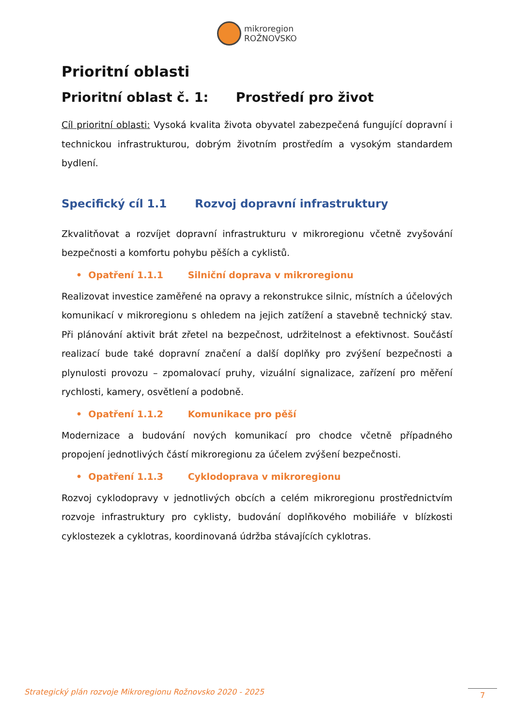mikroregion
ROŽNOVSKO
Prioritní oblasti
Prioritní oblast č. 1: Prostředí pro život
Cíl prioritní oblasti: Vysoká kvalita života obyvatel zabezpečená fungující dopravní i technickou infrastrukturou, dobrým životním prostředím a vysokým standardem bydlení.
Specifický cíl 1.1 Rozvoj dopravní infrastruktury
Zkvalitňovat a rozvíjet dopravní infrastrukturu v mikroregionu včetně zvyšování bezpečnosti a komfortu pohybu pěších a cyklistů.
• Opatření 1.1.1 Silniční doprava v mikroregionu
Realizovat investice zaměřené na opravy a rekonstrukce silnic, místních a účelových komunikací v mikroregionu s ohledem na jejich zatížení a stavebně technický stav. Při plánování aktivit brát zřetel na bezpečnost, udržitelnost a efektivnost. Součástí realizací bude také dopravní značení a další doplňky pro zvýšení bezpečnosti a plynulosti provozu – zpomalovací pruhy, vizuální signalizace, zařízení pro měření rychlosti, kamery, osvětlení a podobně.
• Opatření 1.1.2 Komunikace pro pěší
Modernizace a budování nových komunikací pro chodce včetně případného propojení jednotlivých částí mikroregionu za účelem zvýšení bezpečnosti.
• Opatření 1.1.3 Cyklodoprava v mikroregionu
Rozvoj cyklodopravy v jednotlivých obcích a celém mikroregionu prostřednictvím rozvoje infrastruktury pro cyklisty, budování doplňkového mobiliáře v blízkosti cyklostezek a cyklotras, koordinovaná údržba stávajících cyklotras.
Strategický plán rozvoje Mikroregionu Rožnovsko 2020 - 2025
7